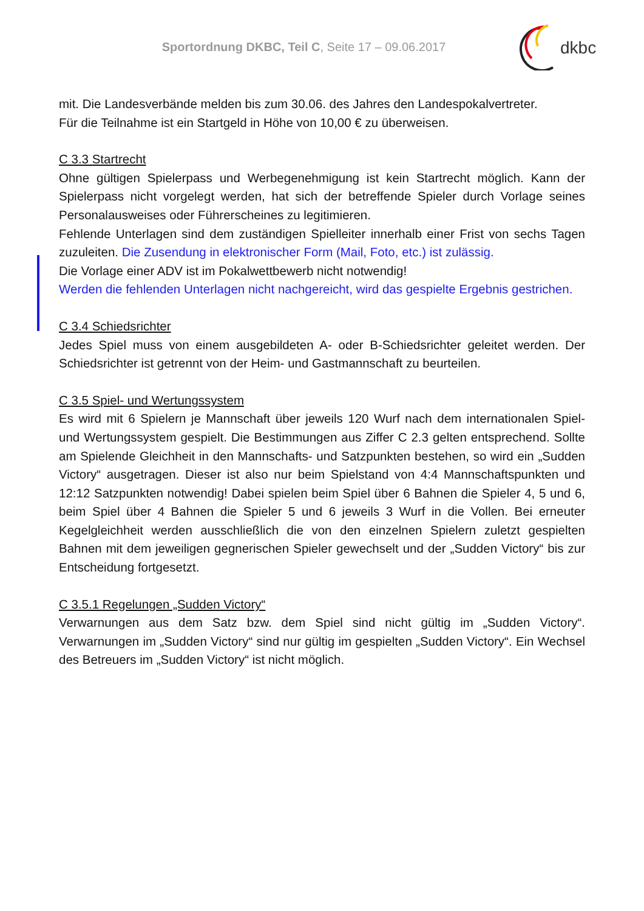Sportordnung DKBC, Teil C, Seite 17 – 09.06.2017
dkbc
mit. Die Landesverbände melden bis zum 30.06. des Jahres den Landespokalvertreter.
Für die Teilnahme ist ein Startgeld in Höhe von 10,00 € zu überweisen.
C 3.3 Startrecht
Ohne gültigen Spielerpass und Werbegenehmigung ist kein Startrecht möglich. Kann der Spielerpass nicht vorgelegt werden, hat sich der betreffende Spieler durch Vorlage seines Personalausweises oder Führerscheines zu legitimieren.
Fehlende Unterlagen sind dem zuständigen Spielleiter innerhalb einer Frist von sechs Tagen zuzuleiten. Die Zusendung in elektronischer Form (Mail, Foto, etc.) ist zulässig.
Die Vorlage einer ADV ist im Pokalwettbewerb nicht notwendig!
Werden die fehlenden Unterlagen nicht nachgereicht, wird das gespielte Ergebnis gestrichen.
C 3.4 Schiedsrichter
Jedes Spiel muss von einem ausgebildeten A- oder B-Schiedsrichter geleitet werden. Der Schiedsrichter ist getrennt von der Heim- und Gastmannschaft zu beurteilen.
C 3.5 Spiel- und Wertungssystem
Es wird mit 6 Spielern je Mannschaft über jeweils 120 Wurf nach dem internationalen Spiel- und Wertungssystem gespielt. Die Bestimmungen aus Ziffer C 2.3 gelten entsprechend. Sollte am Spielende Gleichheit in den Mannschafts- und Satzpunkten bestehen, so wird ein „Sudden Victory“ ausgetragen. Dieser ist also nur beim Spielstand von 4:4 Mannschaftspunkten und 12:12 Satzpunkten notwendig! Dabei spielen beim Spiel über 6 Bahnen die Spieler 4, 5 und 6, beim Spiel über 4 Bahnen die Spieler 5 und 6 jeweils 3 Wurf in die Vollen. Bei erneuter Kegelgleichheit werden ausschließlich die von den einzelnen Spielern zuletzt gespielten Bahnen mit dem jeweiligen gegnerischen Spieler gewechselt und der „Sudden Victory“ bis zur Entscheidung fortgesetzt.
C 3.5.1 Regelungen „Sudden Victory“
Verwarnungen aus dem Satz bzw. dem Spiel sind nicht gültig im „Sudden Victory“. Verwarnungen im „Sudden Victory“ sind nur gültig im gespielten „Sudden Victory“. Ein Wechsel des Betreuers im „Sudden Victory“ ist nicht möglich.